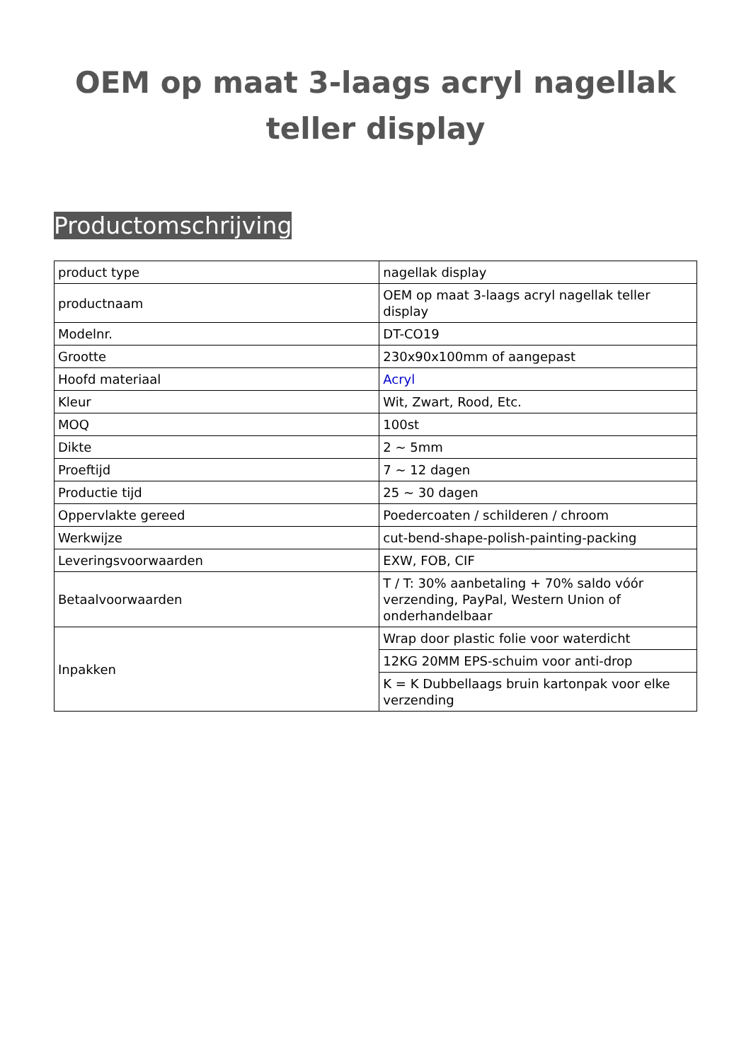OEM op maat 3-laags acryl nagellak teller display
Productomschrijving
| product type | nagellak display |
| productnaam | OEM op maat 3-laags acryl nagellak teller display |
| Modelnr. | DT-CO19 |
| Grootte | 230x90x100mm of aangepast |
| Hoofd materiaal | Acryl |
| Kleur | Wit, Zwart, Rood, Etc. |
| MOQ | 100st |
| Dikte | 2 ~ 5mm |
| Proeftijd | 7 ~ 12 dagen |
| Productie tijd | 25 ~ 30 dagen |
| Oppervlakte gereed | Poedercoaten / schilderen / chroom |
| Werkwijze | cut-bend-shape-polish-painting-packing |
| Leveringsvoorwaarden | EXW, FOB, CIF |
| Betaalvoorwaarden | T / T: 30% aanbetaling + 70% saldo vóór verzending, PayPal, Western Union of onderhandelbaar |
| Inpakken | Wrap door plastic folie voor waterdicht |
| | 12KG 20MM EPS-schuim voor anti-drop |
| | K = K Dubbellaags bruin kartonpak voor elke verzending |